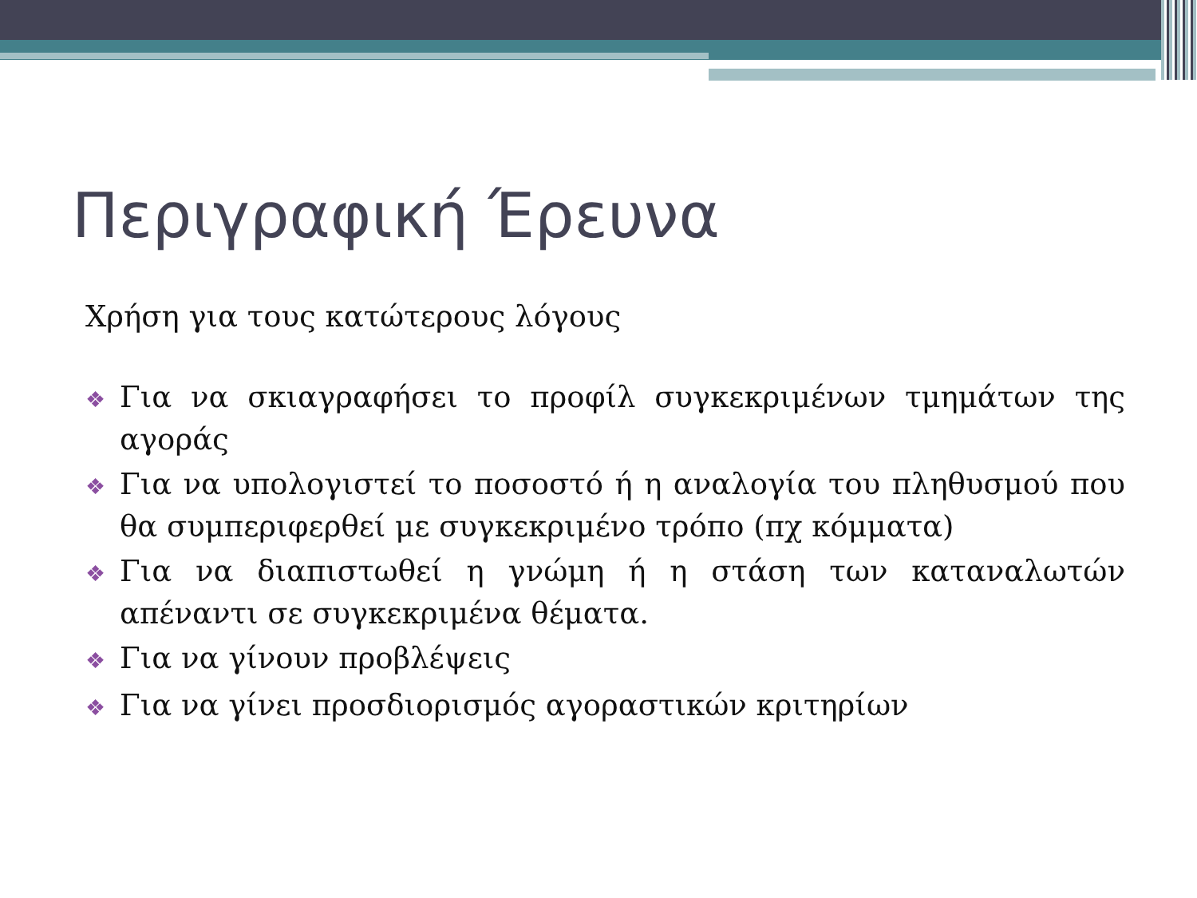Περιγραφική Έρευνα
Χρήση για τους κατώτερους λόγους
❖ Για να σκιαγραφήσει το προφίλ συγκεκριμένων τμημάτων της αγοράς
❖ Για να υπολογιστεί το ποσοστό ή η αναλογία του πληθυσμού που θα συμπεριφερθεί με συγκεκριμένο τρόπο (πχ κόμματα)
❖ Για να διαπιστωθεί η γνώμη ή η στάση των καταναλωτών απέναντι σε συγκεκριμένα θέματα.
❖ Για να γίνουν προβλέψεις
❖ Για να γίνει προσδιορισμός αγοραστικών κριτηρίων